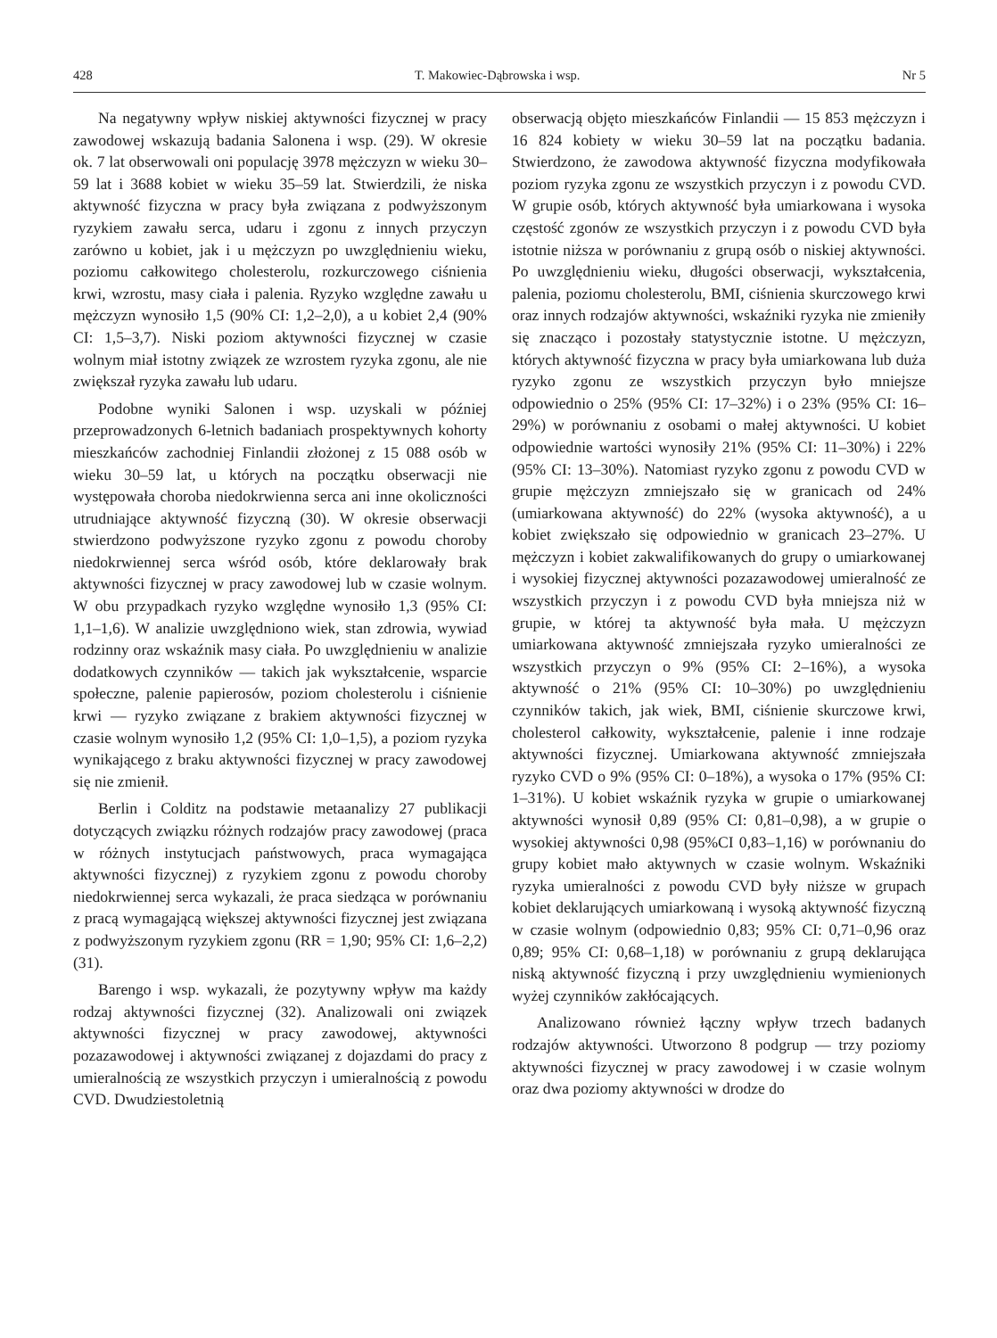428 T. Makowiec-Dąbrowska i wsp. Nr 5
Na negatywny wpływ niskiej aktywności fizycznej w pracy zawodowej wskazują badania Salonena i wsp. (29). W okresie ok. 7 lat obserwowali oni populację 3978 mężczyzn w wieku 30–59 lat i 3688 kobiet w wieku 35–59 lat. Stwierdzili, że niska aktywność fizyczna w pracy była związana z podwyższonym ryzykiem zawału serca, udaru i zgonu z innych przyczyn zarówno u kobiet, jak i u mężczyzn po uwzględnieniu wieku, poziomu całkowitego cholesterolu, rozkurczowego ciśnienia krwi, wzrostu, masy ciała i palenia. Ryzyko względne zawału u mężczyzn wynosiło 1,5 (90% CI: 1,2–2,0), a u kobiet 2,4 (90% CI: 1,5–3,7). Niski poziom aktywności fizycznej w czasie wolnym miał istotny związek ze wzrostem ryzyka zgonu, ale nie zwiększał ryzyka zawału lub udaru.
Podobne wyniki Salonen i wsp. uzyskali w później przeprowadzonych 6-letnich badaniach prospektywnych kohorty mieszkańców zachodniej Finlandii złożonej z 15 088 osób w wieku 30–59 lat, u których na początku obserwacji nie występowała choroba niedokrwienna serca ani inne okoliczności utrudniające aktywność fizyczną (30). W okresie obserwacji stwierdzono podwyższone ryzyko zgonu z powodu choroby niedokrwiennej serca wśród osób, które deklarowały brak aktywności fizycznej w pracy zawodowej lub w czasie wolnym. W obu przypadkach ryzyko względne wynosiło 1,3 (95% CI: 1,1–1,6). W analizie uwzględniono wiek, stan zdrowia, wywiad rodzinny oraz wskaźnik masy ciała. Po uwzględnieniu w analizie dodatkowych czynników — takich jak wykształcenie, wsparcie społeczne, palenie papierosów, poziom cholesterolu i ciśnienie krwi — ryzyko związane z brakiem aktywności fizycznej w czasie wolnym wynosiło 1,2 (95% CI: 1,0–1,5), a poziom ryzyka wynikającego z braku aktywności fizycznej w pracy zawodowej się nie zmienił.
Berlin i Colditz na podstawie metaanalizy 27 publikacji dotyczących związku różnych rodzajów pracy zawodowej (praca w różnych instytucjach państwowych, praca wymagająca aktywności fizycznej) z ryzykiem zgonu z powodu choroby niedokrwiennej serca wykazali, że praca siedząca w porównaniu z pracą wymagającą większej aktywności fizycznej jest związana z podwyższonym ryzykiem zgonu (RR = 1,90; 95% CI: 1,6–2,2) (31).
Barengo i wsp. wykazali, że pozytywny wpływ ma każdy rodzaj aktywności fizycznej (32). Analizowali oni związek aktywności fizycznej w pracy zawodowej, aktywności pozazawodowej i aktywności związanej z dojazdami do pracy z umieralnością ze wszystkich przyczyn i umieralnością z powodu CVD. Dwudziestoletnią
obserwacją objęto mieszkańców Finlandii — 15 853 mężczyzn i 16 824 kobiety w wieku 30–59 lat na początku badania. Stwierdzono, że zawodowa aktywność fizyczna modyfikowała poziom ryzyka zgonu ze wszystkich przyczyn i z powodu CVD. W grupie osób, których aktywność była umiarkowana i wysoka częstość zgonów ze wszystkich przyczyn i z powodu CVD była istotnie niższa w porównaniu z grupą osób o niskiej aktywności. Po uwzględnieniu wieku, długości obserwacji, wykształcenia, palenia, poziomu cholesterolu, BMI, ciśnienia skurczowego krwi oraz innych rodzajów aktywności, wskaźniki ryzyka nie zmieniły się znacząco i pozostały statystycznie istotne. U mężczyzn, których aktywność fizyczna w pracy była umiarkowana lub duża ryzyko zgonu ze wszystkich przyczyn było mniejsze odpowiednio o 25% (95% CI: 17–32%) i o 23% (95% CI: 16–29%) w porównaniu z osobami o małej aktywności. U kobiet odpowiednie wartości wynosiły 21% (95% CI: 11–30%) i 22% (95% CI: 13–30%). Natomiast ryzyko zgonu z powodu CVD w grupie mężczyzn zmniejszało się w granicach od 24% (umiarkowana aktywność) do 22% (wysoka aktywność), a u kobiet zwiększało się odpowiednio w granicach 23–27%. U mężczyzn i kobiet zakwalifikowanych do grupy o umiarkowanej i wysokiej fizycznej aktywności pozazawodowej umieralność ze wszystkich przyczyn i z powodu CVD była mniejsza niż w grupie, w której ta aktywność była mała. U mężczyzn umiarkowana aktywność zmniejszała ryzyko umieralności ze wszystkich przyczyn o 9% (95% CI: 2–16%), a wysoka aktywność o 21% (95% CI: 10–30%) po uwzględnieniu czynników takich, jak wiek, BMI, ciśnienie skurczowe krwi, cholesterol całkowity, wykształcenie, palenie i inne rodzaje aktywności fizycznej. Umiarkowana aktywność zmniejszała ryzyko CVD o 9% (95% CI: 0–18%), a wysoka o 17% (95% CI: 1–31%). U kobiet wskaźnik ryzyka w grupie o umiarkowanej aktywności wynosił 0,89 (95% CI: 0,81–0,98), a w grupie o wysokiej aktywności 0,98 (95%CI 0,83–1,16) w porównaniu do grupy kobiet mało aktywnych w czasie wolnym. Wskaźniki ryzyka umieralności z powodu CVD były niższe w grupach kobiet deklarujących umiarkowaną i wysoką aktywność fizyczną w czasie wolnym (odpowiednio 0,83; 95% CI: 0,71–0,96 oraz 0,89; 95% CI: 0,68–1,18) w porównaniu z grupą deklarująca niską aktywność fizyczną i przy uwzględnieniu wymienionych wyżej czynników zakłócających.
Analizowano również łączny wpływ trzech badanych rodzajów aktywności. Utworzono 8 podgrup — trzy poziomy aktywności fizycznej w pracy zawodowej i w czasie wolnym oraz dwa poziomy aktywności w drodze do